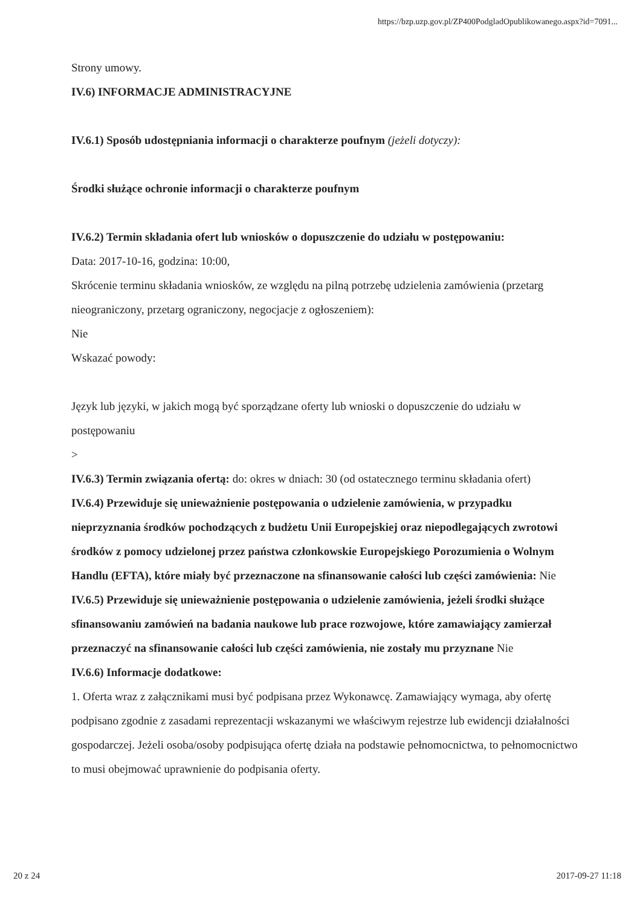https://bzp.uzp.gov.pl/ZP400PodgladOpublikowanego.aspx?id=7091...
Strony umowy.
IV.6) INFORMACJE ADMINISTRACYJNE
IV.6.1) Sposób udostępniania informacji o charakterze poufnym (jeżeli dotyczy):
Środki służące ochronie informacji o charakterze poufnym
IV.6.2) Termin składania ofert lub wniosków o dopuszczenie do udziału w postępowaniu:
Data: 2017-10-16, godzina: 10:00,
Skrócenie terminu składania wniosków, ze względu na pilną potrzebę udzielenia zamówienia (przetarg nieograniczony, przetarg ograniczony, negocjacje z ogłoszeniem):
Nie
Wskazać powody:
Język lub języki, w jakich mogą być sporządzane oferty lub wnioski o dopuszczenie do udziału w postępowaniu
>
IV.6.3) Termin związania ofertą: do: okres w dniach: 30 (od ostatecznego terminu składania ofert)
IV.6.4) Przewiduje się unieważnienie postępowania o udzielenie zamówienia, w przypadku nieprzyznania środków pochodzących z budżetu Unii Europejskiej oraz niepodlegających zwrotowi środków z pomocy udzielonej przez państwa członkowskie Europejskiego Porozumienia o Wolnym Handlu (EFTA), które miały być przeznaczone na sfinansowanie całości lub części zamówienia: Nie
IV.6.5) Przewiduje się unieważnienie postępowania o udzielenie zamówienia, jeżeli środki służące sfinansowaniu zamówień na badania naukowe lub prace rozwojowe, które zamawiający zamierzał przeznaczyć na sfinansowanie całości lub części zamówienia, nie zostały mu przyznane Nie
IV.6.6) Informacje dodatkowe:
1. Oferta wraz z załącznikami musi być podpisana przez Wykonawcę. Zamawiający wymaga, aby ofertę podpisano zgodnie z zasadami reprezentacji wskazanymi we właściwym rejestrze lub ewidencji działalności gospodarczej. Jeżeli osoba/osoby podpisująca ofertę działa na podstawie pełnomocnictwa, to pełnomocnictwo to musi obejmować uprawnienie do podpisania oferty.
20 z 24 2017-09-27 11:18